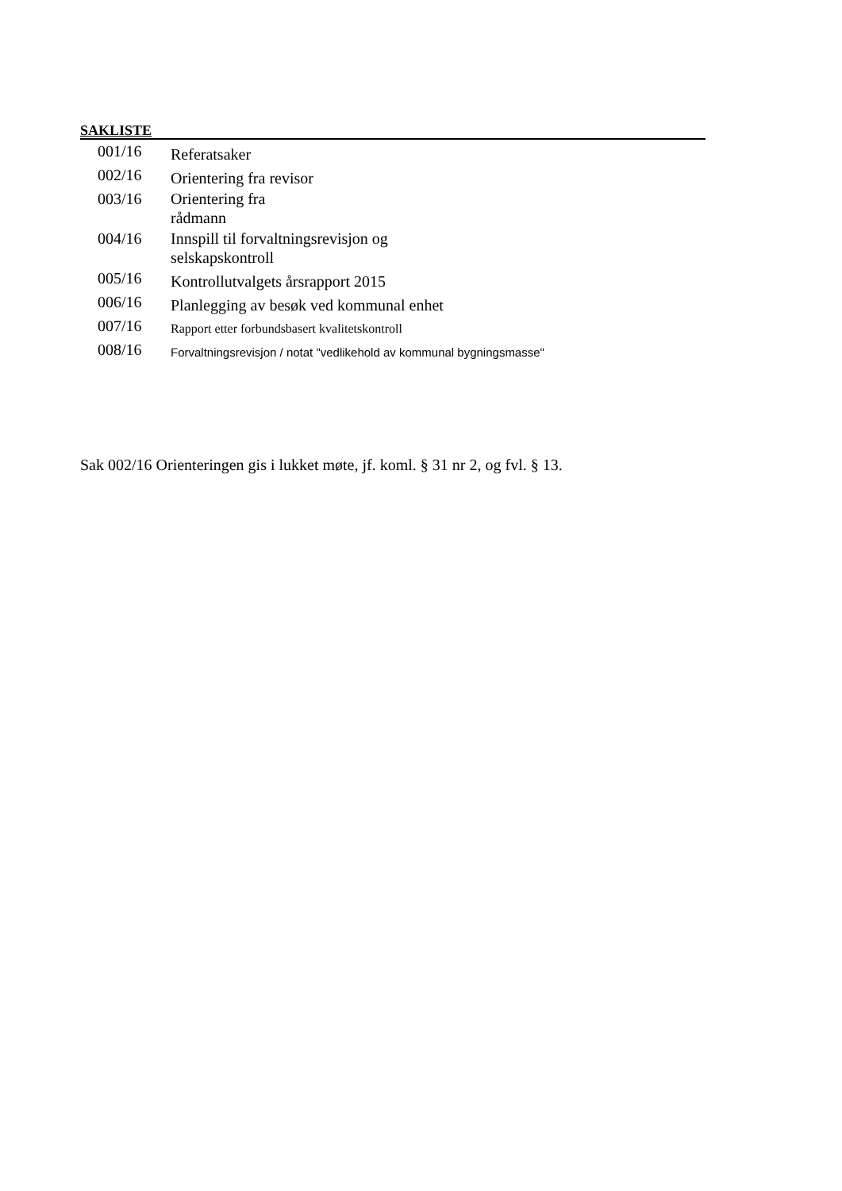SAKLISTE
| 001/16 | Referatsaker |
| 002/16 | Orientering fra revisor |
| 003/16 | Orientering fra rådmann |
| 004/16 | Innspill til forvaltningsrevisjon og selskapskontroll |
| 005/16 | Kontrollutvalgets årsrapport 2015 |
| 006/16 | Planlegging av besøk ved kommunal enhet |
| 007/16 | Rapport etter forbundsbasert kvalitetskontroll |
| 008/16 | Forvaltningsrevisjon / notat "vedlikehold av kommunal bygningsmasse" |
Sak 002/16 Orienteringen gis i lukket møte, jf. koml. § 31 nr 2, og fvl. § 13.